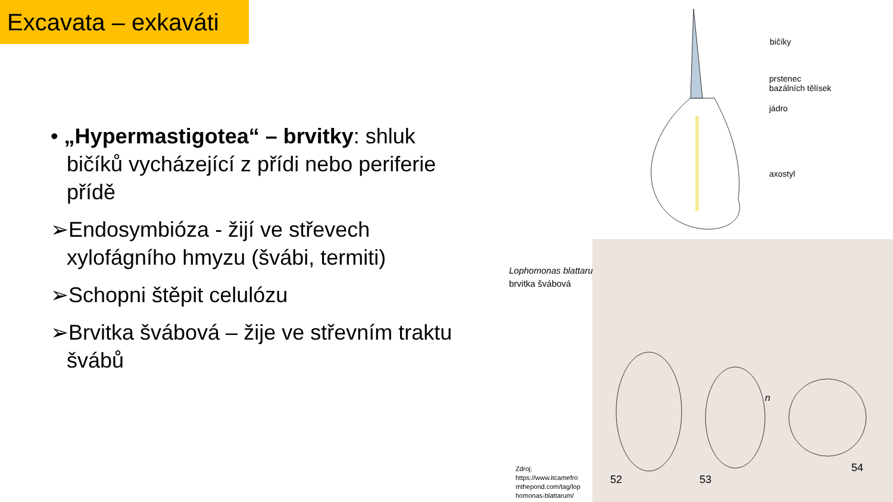Excavata – exkaváti
• „Hypermastigotea“ – brvitky: shluk bičíků vycházející z přídi nebo periferie přídě
➢Endosymbióza - žijí ve střevech xylofágního hmyzu (švábi, termiti)
➢Schopni štěpit celulózu
➢Brvitka švábová – žije ve střevním traktu švábů
bičíky
prstenec
bazálních tělísek
jádro
axostyl
Lophomonas blattarum –
brvitka švábová
Zdroj:
https://www.itcamefro
mthepond.com/tag/lop
homonas-blattarum/
52
53
54
n